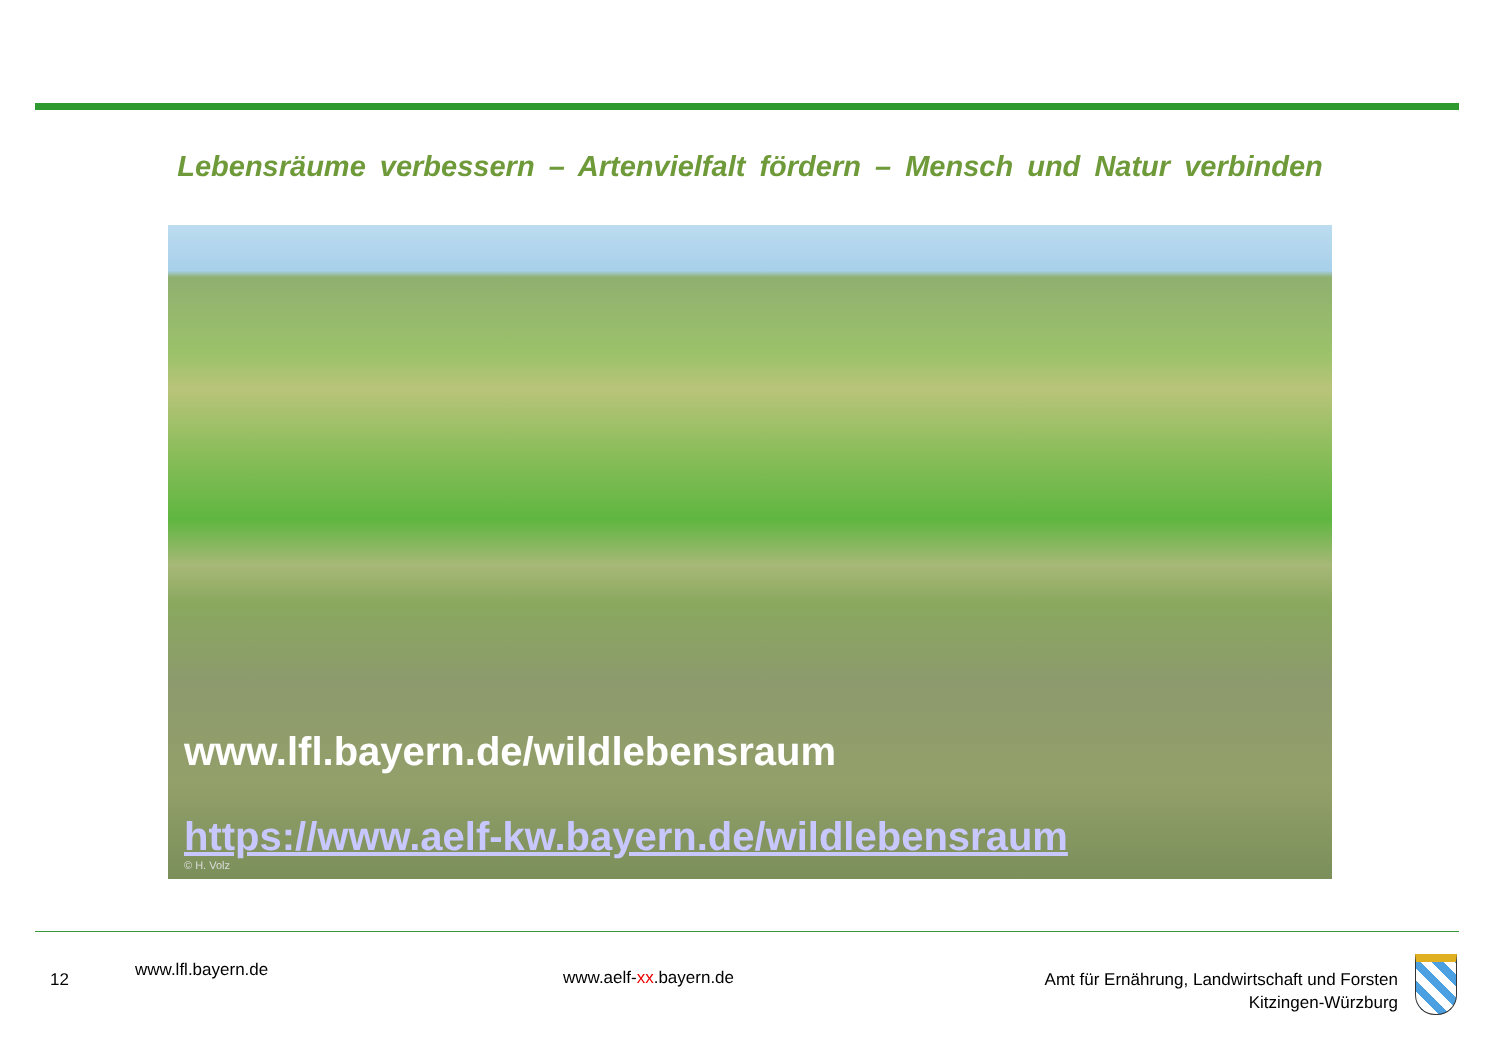Lebensräume verbessern – Artenvielfalt fördern – Mensch und Natur verbinden
www.lfl.bayern.de/wildlebensraum
https://www.aelf-kw.bayern.de/wildlebensraum
© H. Volz
12 www.lfl.bayern.de www.aelf-xx.bayern.de
Amt für Ernährung, Landwirtschaft und Forsten
Kitzingen-Würzburg